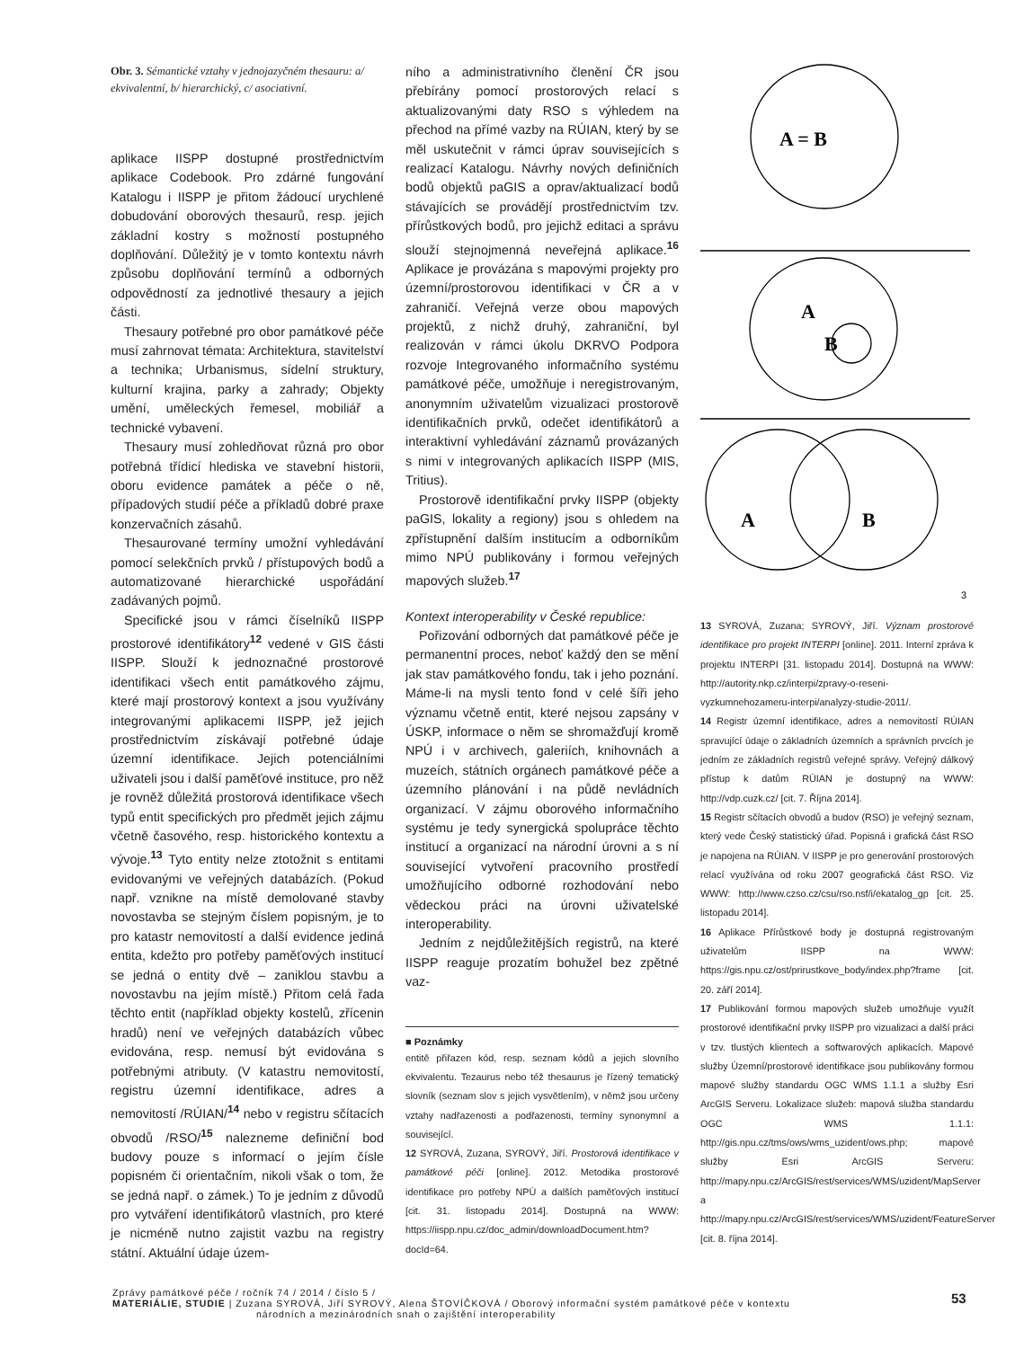Obr. 3. Sémantické vztahy v jednojazyčném thesauru: a/ ekvivalentní, b/ hierarchický, c/ asociativní.
aplikace IISPP dostupné prostřednictvím aplikace Codebook. Pro zdárné fungování Katalogu i IISPP je přitom žádoucí urychlené dobudování oborových thesaurů, resp. jejich základní kostry s možností postupného doplňování. Důležitý je v tomto kontextu návrh způsobu doplňování termínů a odborných odpovědností za jednotlivé thesaury a jejich části.
Thesaury potřebné pro obor památkové péče musí zahrnovat témata: Architektura, stavitelství a technika; Urbanismus, sídelní struktury, kulturní krajina, parky a zahrady; Objekty umění, uměleckých řemesel, mobiliář a technické vybavení.
Thesaury musí zohledňovat různá pro obor potřebná třídicí hlediska ve stavební historii, oboru evidence památek a péče o ně, případových studií péče a příkladů dobré praxe konzervačních zásahů.
Thesaurované termíny umožní vyhledávání pomocí selekčních prvků / přístupových bodů a automatizované hierarchické uspořádání zadávaných pojmů.
Specifické jsou v rámci číselníků IISPP prostorové identifikátory<sup>12</sup> vedené v GIS části IISPP. Slouží k jednoznačné prostorové identifikaci všech entit památkového zájmu, které mají prostorový kontext a jsou využívány integrovanými aplikacemi IISPP, jež jejich prostřednictvím získávají potřebné údaje územní identifikace. Jejich potenciálními uživateli jsou i další paměťové instituce, pro něž je rovněž důležitá prostorová identifikace všech typů entit specifických pro předmět jejich zájmu včetně časového, resp. historického kontextu a vývoje.<sup>13</sup> Tyto entity nelze ztotožnit s entitami evidovanými ve veřejných databázích. (Pokud např. vznikne na místě demolované stavby novostavba se stejným číslem popisným, je to pro katastr nemovitostí a další evidence jediná entita, kdežto pro potřeby paměťových institucí se jedná o entity dvě – zaniklou stavbu a novostavbu na jejím místě.) Přitom celá řada těchto entit (například objekty kostelů, zřícenin hradů) není ve veřejných databázích vůbec evidována, resp. nemusí být evidována s potřebnými atributy. (V katastru nemovitostí, registru územní identifikace, adres a nemovitostí /RÚIAN/<sup>14</sup> nebo v registru sčítacích obvodů /RSO/<sup>15</sup> nalezneme definiční bod budovy pouze s informací o jejím čísle popisném či orientačním, nikoli však o tom, že se jedná např. o zámek.) To je jedním z důvodů pro vytváření identifikátorů vlastních, pro které je nicméně nutno zajistit vazbu na registry státní. Aktuální údaje územ-
ního a administrativního členění ČR jsou přebírány pomocí prostorových relací s aktualizovanými daty RSO s výhledem na přechod na přímé vazby na RÚIAN, který by se měl uskutečnit v rámci úprav souvisejících s realizací Katalogu. Návrhy nových definičních bodů objektů paGIS a oprav/aktualizací bodů stávajících se provádějí prostřednictvím tzv. přírůstkových bodů, pro jejichž editaci a správu slouží stejnojmenná neveřejná aplikace.<sup>16</sup> Aplikace je provázána s mapovými projekty pro územní/prostorovou identifikaci v ČR a v zahraničí. Veřejná verze obou mapových projektů, z nichž druhý, zahraniční, byl realizován v rámci úkolu DKRVO Podpora rozvoje Integrovaného informačního systému památkové péče, umožňuje i neregistrovaným, anonymním uživatelům vizualizaci prostorově identifikačních prvků, odečet identifikátorů a interaktivní vyhledávání záznamů provázaných s nimi v integrovaných aplikacích IISPP (MIS, Tritius).
Prostorově identifikační prvky IISPP (objekty paGIS, lokality a regiony) jsou s ohledem na zpřístupnění dalším institucím a odborníkům mimo NPÚ publikovány i formou veřejných mapových služeb.<sup>17</sup>
Kontext interoperability v České republice:
Pořizování odborných dat památkové péče je permanentní proces, neboť každý den se mění jak stav památkového fondu, tak i jeho poznání. Máme-li na mysli tento fond v celé šíři jeho významu včetně entit, které nejsou zapsány v ÚSKP, informace o něm se shromažďují kromě NPÚ i v archivech, galeriích, knihovnách a muzeích, státních orgánech památkové péče a územního plánování i na půdě nevládních organizací. V zájmu oborového informačního systému je tedy synergická spolupráce těchto institucí a organizací na národní úrovni a s ní související vytvoření pracovního prostředí umožňujícího odborné rozhodování nebo vědeckou práci na úrovni uživatelské interoperability.
Jedním z nejdůležitějších registrů, na které IISPP reaguje prozatím bohužel bez zpětné vaz-
■ Poznámky
entitě přiřazen kód, resp. seznam kódů a jejich slovního ekvivalentu. Tezaurus nebo též thesaurus je řízený tematický slovník (seznam slov s jejich vysvětlením), v němž jsou určeny vztahy nadřazenosti a podřazenosti, termíny synonymní a související.
12 SYROVÁ, Zuzana, SYROVÝ, Jiří. Prostorová identifikace v památkové péči [online]. 2012. Metodika prostorové identifikace pro potřeby NPÚ a dalších paměťových institucí [cit. 31. listopadu 2014]. Dostupná na WWW: https://iispp.npu.cz/doc_admin/downloadDocument.htm?docId=64.
A = B
A
B
A
B
3
13 SYROVÁ, Zuzana; SYROVÝ, Jiří. Význam prostorové identifikace pro projekt INTERPI [online]. 2011. Interní zpráva k projektu INTERPI [31. listopadu 2014]. Dostupná na WWW: http://autority.nkp.cz/interpi/zpravy-o-reseni-vyzkumnehozameru-interpi/analyzy-studie-2011/.
14 Registr územní identifikace, adres a nemovitostí RÚIAN spravující údaje o základních územních a správních prvcích je jedním ze základních registrů veřejné správy. Veřejný dálkový přístup k datům RÚIAN je dostupný na WWW: http://vdp.cuzk.cz/ [cit. 7. Října 2014].
15 Registr sčítacích obvodů a budov (RSO) je veřejný seznam, který vede Český statistický úřad. Popisná i grafická část RSO je napojena na RÚIAN. V IISPP je pro generování prostorových relací využívána od roku 2007 geografická část RSO. Viz WWW: http://www.czso.cz/csu/rso.nsf/i/ekatalog_gp [cit. 25. listopadu 2014].
16 Aplikace Přírůstkové body je dostupná registrovaným uživatelům IISPP na WWW: https://gis.npu.cz/ost/prirustkove_body/index.php?frame [cit. 20. září 2014].
17 Publikování formou mapových služeb umožňuje využít prostorové identifikační prvky IISPP pro vizualizaci a další práci v tzv. tlustých klientech a softwarových aplikacích. Mapové služby Územní/prostorové identifikace jsou publikovány formou mapové služby standardu OGC WMS 1.1.1 a služby Esri ArcGIS Serveru. Lokalizace služeb: mapová služba standardu OGC WMS 1.1.1: http://gis.npu.cz/tms/ows/wms_uzident/ows.php; mapové služby Esri ArcGIS Serveru: http://mapy.npu.cz/ArcGIS/rest/services/WMS/uzident/MapServer a http://mapy.npu.cz/ArcGIS/rest/services/WMS/uzident/FeatureServer [cit. 8. října 2014].
Zprávy památkové péče / ročník 74 / 2014 / číslo 5 /
MATERIÁLIE, STUDIE | Zuzana SYROVÁ, Jiří SYROVÝ, Alena ŠTOVÍČKOVÁ / Oborový informační systém památkové péče v kontextu
národních a mezinárodních snah o zajištění interoperability
53